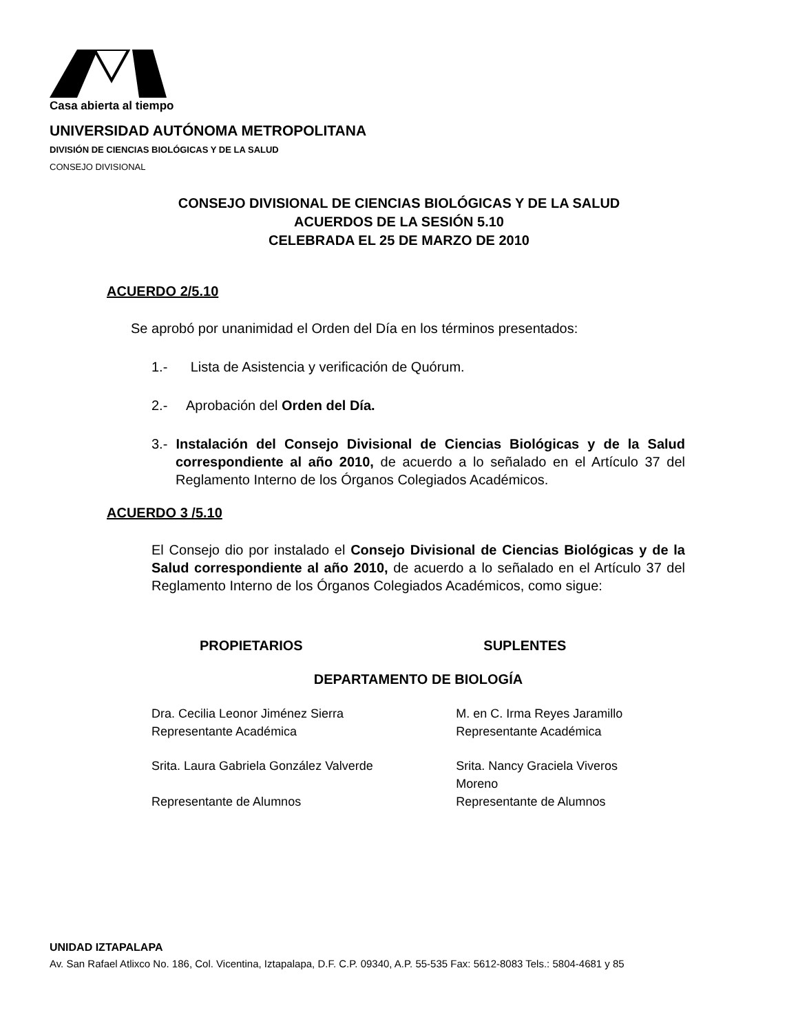Casa abierta al tiempo
UNIVERSIDAD AUTÓNOMA METROPOLITANA
DIVISIÓN DE CIENCIAS BIOLÓGICAS Y DE LA SALUD
CONSEJO DIVISIONAL
CONSEJO DIVISIONAL DE CIENCIAS BIOLÓGICAS Y DE LA SALUD
ACUERDOS DE LA SESIÓN 5.10
CELEBRADA EL 25 DE MARZO DE 2010
ACUERDO 2/5.10
Se aprobó por unanimidad el Orden del Día en los términos presentados:
1.- Lista de Asistencia y verificación de Quórum.
2.- Aprobación del Orden del Día.
3.- Instalación del Consejo Divisional de Ciencias Biológicas y de la Salud correspondiente al año 2010, de acuerdo a lo señalado en el Artículo 37 del Reglamento Interno de los Órganos Colegiados Académicos.
ACUERDO 3 /5.10
El Consejo dio por instalado el Consejo Divisional de Ciencias Biológicas y de la Salud correspondiente al año 2010, de acuerdo a lo señalado en el Artículo 37 del Reglamento Interno de los Órganos Colegiados Académicos, como sigue:
| PROPIETARIOS | SUPLENTES |
| --- | --- |
| DEPARTAMENTO DE BIOLOGÍA | |
| Dra. Cecilia Leonor Jiménez Sierra Representante Académica | M. en C. Irma Reyes Jaramillo Representante Académica |
| Srita. Laura Gabriela González Valverde Representante de Alumnos | Srita. Nancy Graciela Viveros Moreno Representante de Alumnos |
UNIDAD IZTAPALAPA
Av. San Rafael Atlixco No. 186, Col. Vicentina, Iztapalapa, D.F. C.P. 09340, A.P. 55-535 Fax: 5612-8083 Tels.: 5804-4681 y 85